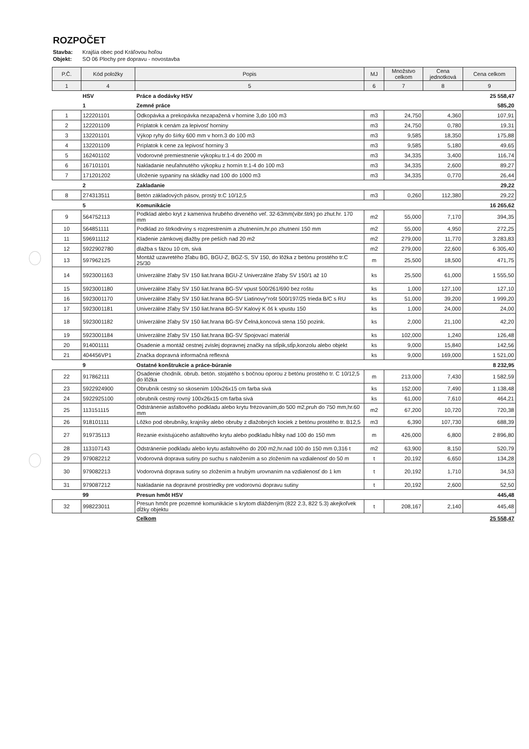ROZPOČET
Stavba: Krajšia obec pod Kráľovou hoľou
Objekt: SO 06 Plochy pre dopravu - novostavba
| P.Č. | Kód položky | Popis | MJ | Množstvo celkom | Cena jednotková | Cena celkom |
| --- | --- | --- | --- | --- | --- | --- |
| 1 | 4 | 5 | 6 | 7 | 8 | 9 |
| | HSV | Práce a dodávky HSV | | | | 25 558,47 |
| | 1 | Zemné práce | | | | 585,20 |
| 1 | 122201101 | Odkopávka a prekopávka nezapažená v hornine 3,do 100 m3 | m3 | 24,750 | 4,360 | 107,91 |
| 2 | 122201109 | Príplatok k cenám za lepivosť horniny | m3 | 24,750 | 0,780 | 19,31 |
| 3 | 132201101 | Výkop ryhy do šírky 600 mm v horn.3 do 100 m3 | m3 | 9,585 | 18,350 | 175,88 |
| 4 | 132201109 | Príplatok k cene za lepivosť horniny 3 | m3 | 9,585 | 5,180 | 49,65 |
| 5 | 162401102 | Vodorovné premiestnenie výkopku tr.1-4 do 2000 m | m3 | 34,335 | 3,400 | 116,74 |
| 6 | 167101101 | Nakladanie neuľahnutého výkopku z hornín tr.1-4 do 100 m3 | m3 | 34,335 | 2,600 | 89,27 |
| 7 | 171201202 | Uloženie sypaniny na skládky nad 100 do 1000 m3 | m3 | 34,335 | 0,770 | 26,44 |
| | 2 | Zakladanie | | | | 29,22 |
| 8 | 274313511 | Betón základových pásov, prostý tr.C 10/12,5 | m3 | 0,260 | 112,380 | 29,22 |
| | 5 | Komunikácie | | | | 16 265,62 |
| 9 | 564752113 | Podklad alebo kryt z kameniva hrubého drveného veľ. 32-63mm(vibr.štrk) po zhut.hr. 170 mm | m2 | 55,000 | 7,170 | 394,35 |
| 10 | 564851111 | Podklad zo štrkodrviny s rozprestrením a zhutnením,hr.po zhutnení 150 mm | m2 | 55,000 | 4,950 | 272,25 |
| 11 | 596911112 | Kladenie zámkovej dlažby pre peších nad 20 m2 | m2 | 279,000 | 11,770 | 3 283,83 |
| 12 | 5922902780 | dlažba s fázou 10 cm, sivá | m2 | 279,000 | 22,600 | 6 305,40 |
| 13 | 597962125 | Montáž uzavretého žľabu BG, BGU-Z, BGZ-S, SV 150, do lôžka z betónu prostého tr.C 25/30 | m | 25,500 | 18,500 | 471,75 |
| 14 | 5923001163 | Univerzálne žľaby SV 150 liat.hrana BGU-Z Univerzálne žľaby SV 150/1 až 10 | ks | 25,500 | 61,000 | 1 555,50 |
| 15 | 5923001180 | Univerzálne žľaby SV 150 liat.hrana BG-SV vpust 500/261/690 bez roštu | ks | 1,000 | 127,100 | 127,10 |
| 16 | 5923001170 | Univerzálne žľaby SV 150 liat.hrana BG-SV Liatinovy°rošt 500/197/25 trieda B/C s RU | ks | 51,000 | 39,200 | 1 999,20 |
| 17 | 5923001181 | Univerzálne žľaby SV 150 liat.hrana BG-SV Kalový K ôš k vpustu 150 | ks | 1,000 | 24,000 | 24,00 |
| 18 | 5923001182 | Univerzálne žľaby SV 150 liat.hrana BG-SV Čelná,koncová stena 150 pozink. | ks | 2,000 | 21,100 | 42,20 |
| 19 | 5923001184 | Univerzálne žľaby SV 150 liat.hrana BG-SV Spojovací materiál | ks | 102,000 | 1,240 | 126,48 |
| 20 | 914001111 | Osadenie a montáž cestnej zvislej dopravnej značky na stĺpik,stĺp,konzolu alebo objekt | ks | 9,000 | 15,840 | 142,56 |
| 21 | 404456VP1 | Značka dopravná informačná reflexná | ks | 9,000 | 169,000 | 1 521,00 |
| | 9 | Ostatné konštrukcie a práce-búranie | | | | 8 232,95 |
| 22 | 917862111 | Osadenie chodník. obrub. betón. stojatého s bočnou oporou z betónu prostého tr. C 10/12,5 do lôžka | m | 213,000 | 7,430 | 1 582,59 |
| 23 | 5922924900 | Obrubník cestný so skosenim 100x26x15 cm farba sivá | ks | 152,000 | 7,490 | 1 138,48 |
| 24 | 5922925100 | obrubník cestný rovný 100x26x15 cm farba sivá | ks | 61,000 | 7,610 | 464,21 |
| 25 | 113151115 | Odstránenie asfaltového podkladu alebo krytu frézovaním,do 500 m2,pruh do 750 mm,hr.60 mm | m2 | 67,200 | 10,720 | 720,38 |
| 26 | 918101111 | Lôžko pod obrubníky, krajníky alebo obruby z dlažobných kociek z betónu prostého tr. B12,5 | m3 | 6,390 | 107,730 | 688,39 |
| 27 | 919735113 | Rezanie existujúceho asfaltového krytu alebo podkladu hĺbky nad 100 do 150 mm | m | 426,000 | 6,800 | 2 896,80 |
| 28 | 113107143 | Odstránenie podkladu alebo krytu asfaltového do 200 m2,hr.nad 100 do 150 mm 0,316 t | m2 | 63,900 | 8,150 | 520,79 |
| 29 | 979082212 | Vodorovná doprava sutiny po suchu s naložením a so zložením na vzdialenosť do 50 m | t | 20,192 | 6,650 | 134,28 |
| 30 | 979082213 | Vodorovná doprava sutiny so zložením a hrubým urovnaním na vzdialenosť do 1 km | t | 20,192 | 1,710 | 34,53 |
| 31 | 979087212 | Nakladanie na dopravné prostriedky pre vodorovnú dopravu sutiny | t | 20,192 | 2,600 | 52,50 |
| | 99 | Presun hmôt HSV | | | | 445,48 |
| 32 | 998223011 | Presun hmôt pre pozemné komunikácie s krytom dláždeným (822 2.3, 822 5.3) akejkoľvek dĺžky objektu | t | 208,167 | 2,140 | 445,48 |
| | | Celkom | | | | 25 558,47 |